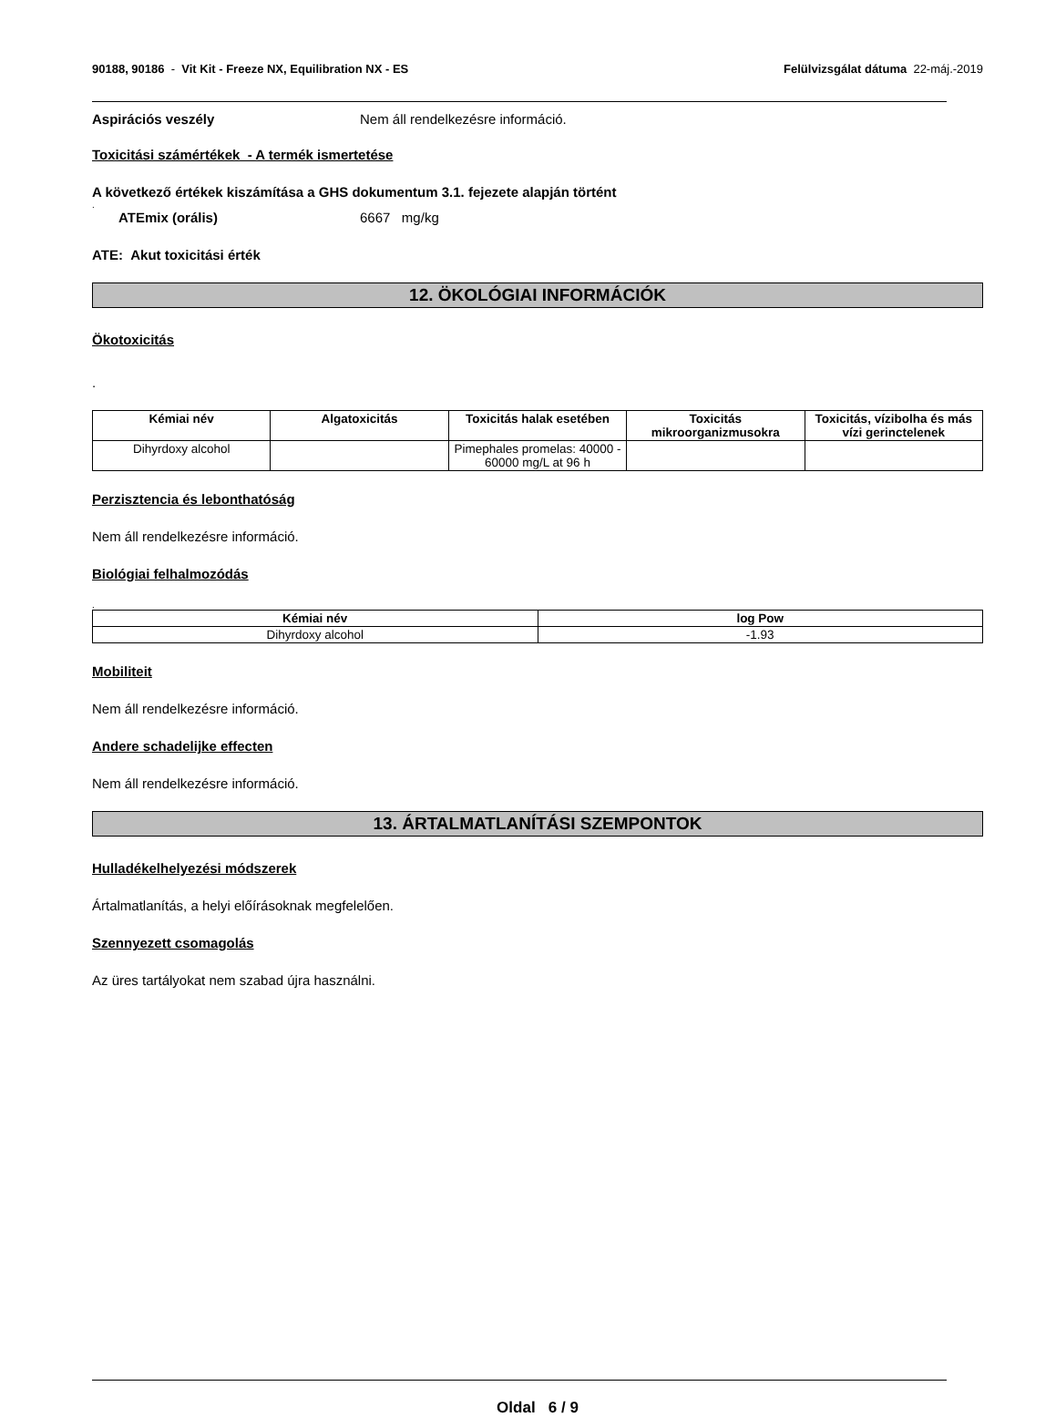90188, 90186 - Vit Kit - Freeze NX, Equilibration NX - ES Felülvizsgálat dátuma 22-máj.-2019
Aspirációs veszély Nem áll rendelkezésre információ.
Toxicitási számértékek - A termék ismertetése
A következő értékek kiszámítása a GHS dokumentum 3.1. fejezete alapján történt
.
ATEmix (orális) 6667 mg/kg
ATE: Akut toxicitási érték
12. ÖKOLÓGIAI INFORMÁCIÓK
Ökotoxicitás
.
| Kémiai név | Algatoxicitás | Toxicitás halak esetében | Toxicitás mikroorganizmusokra | Toxicitás, vízibolha és más vízi gerinctelenek |
| --- | --- | --- | --- | --- |
| Dihyrdoxy alcohol | | Pimephales promelas: 40000 - 60000 mg/L at 96 h | | |
Perzisztencia és lebonthatóság
Nem áll rendelkezésre információ.
Biológiai felhalmozódás
.
| Kémiai név | log Pow |
| --- | --- |
| Dihyrdoxy alcohol | -1.93 |
Mobiliteit
Nem áll rendelkezésre információ.
Andere schadelijke effecten
Nem áll rendelkezésre információ.
13. ÁRTALMATLANÍTÁSI SZEMPONTOK
Hulladékelhelyezési módszerek
Ártalmatlanítás, a helyi előírásoknak megfelelően.
Szennyezett csomagolás
Az üres tartályokat nem szabad újra használni.
Oldal 6 / 9